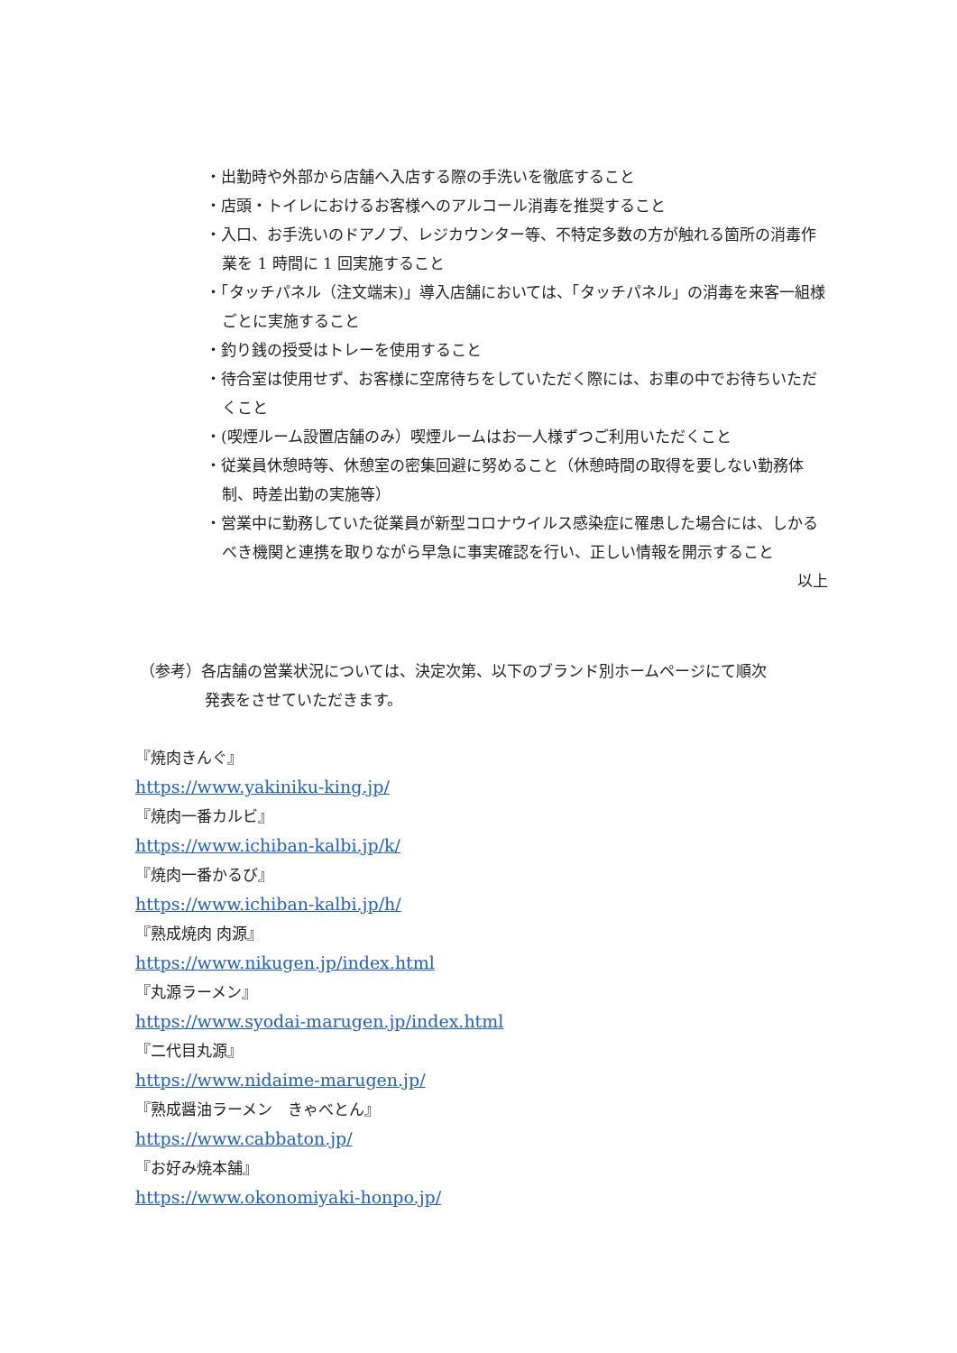・出勤時や外部から店舗へ入店する際の手洗いを徹底すること
・店頭・トイレにおけるお客様へのアルコール消毒を推奨すること
・入口、お手洗いのドアノブ、レジカウンター等、不特定多数の方が触れる箇所の消毒作業を 1 時間に 1 回実施すること
・「タッチパネル（注文端末)」導入店舗においては、「タッチパネル」の消毒を来客一組様ごとに実施すること
・釣り銭の授受はトレーを使用すること
・待合室は使用せず、お客様に空席待ちをしていただく際には、お車の中でお待ちいただくこと
・(喫煙ルーム設置店舗のみ）喫煙ルームはお一人様ずつご利用いただくこと
・従業員休憩時等、休憩室の密集回避に努めること（休憩時間の取得を要しない勤務体制、時差出勤の実施等）
・営業中に勤務していた従業員が新型コロナウイルス感染症に罹患した場合には、しかるべき機関と連携を取りながら早急に事実確認を行い、正しい情報を開示すること
以上
（参考）各店舗の営業状況については、決定次第、以下のブランド別ホームページにて順次
発表をさせていただきます。
『焼肉きんぐ』
https://www.yakiniku-king.jp/
『焼肉一番カルビ』
https://www.ichiban-kalbi.jp/k/
『焼肉一番かるび』
https://www.ichiban-kalbi.jp/h/
『熟成焼肉 肉源』
https://www.nikugen.jp/index.html
『丸源ラーメン』
https://www.syodai-marugen.jp/index.html
『二代目丸源』
https://www.nidaime-marugen.jp/
『熟成醤油ラーメン　きゃべとん』
https://www.cabbaton.jp/
『お好み焼本舗』
https://www.okonomiyaki-honpo.jp/